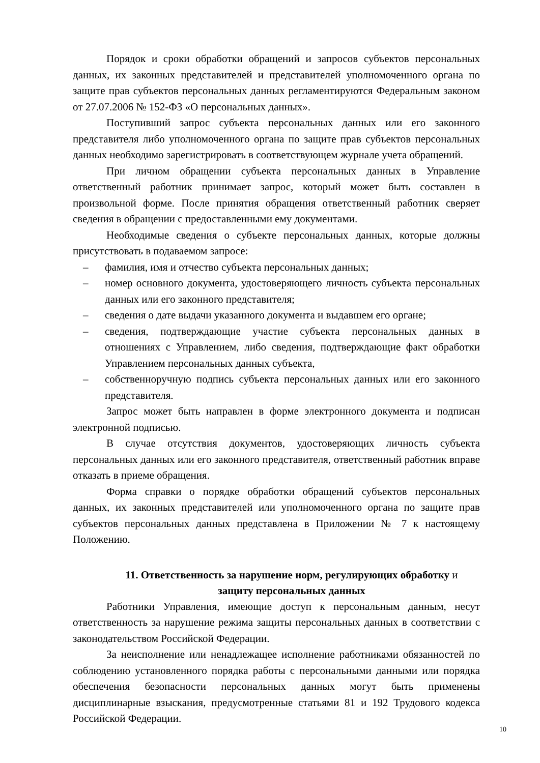Порядок и сроки обработки обращений и запросов субъектов персональных данных, их законных представителей и представителей уполномоченного органа по защите прав субъектов персональных данных регламентируются Федеральным законом от 27.07.2006 № 152-ФЗ «О персональных данных».
Поступивший запрос субъекта персональных данных или его законного представителя либо уполномоченного органа по защите прав субъектов персональных данных необходимо зарегистрировать в соответствующем журнале учета обращений.
При личном обращении субъекта персональных данных в Управление ответственный работник принимает запрос, который может быть составлен в произвольной форме. После принятия обращения ответственный работник сверяет сведения в обращении с предоставленными ему документами.
Необходимые сведения о субъекте персональных данных, которые должны присутствовать в подаваемом запросе:
– фамилия, имя и отчество субъекта персональных данных;
– номер основного документа, удостоверяющего личность субъекта персональных данных или его законного представителя;
– сведения о дате выдачи указанного документа и выдавшем его органе;
– сведения, подтверждающие участие субъекта персональных данных в отношениях с Управлением, либо сведения, подтверждающие факт обработки Управлением персональных данных субъекта,
– собственноручную подпись субъекта персональных данных или его законного представителя.
Запрос может быть направлен в форме электронного документа и подписан электронной подписью.
В случае отсутствия документов, удостоверяющих личность субъекта персональных данных или его законного представителя, ответственный работник вправе отказать в приеме обращения.
Форма справки о порядке обработки обращений субъектов персональных данных, их законных представителей или уполномоченного органа по защите прав субъектов персональных данных представлена в Приложении № 7 к настоящему Положению.
11. Ответственность за нарушение норм, регулирующих обработку и
защиту персональных данных
Работники Управления, имеющие доступ к персональным данным, несут ответственность за нарушение режима защиты персональных данных в соответствии с законодательством Российской Федерации.
За неисполнение или ненадлежащее исполнение работниками обязанностей по соблюдению установленного порядка работы с персональными данными или порядка обеспечения безопасности персональных данных могут быть применены дисциплинарные взыскания, предусмотренные статьями 81 и 192 Трудового кодекса Российской Федерации.
10